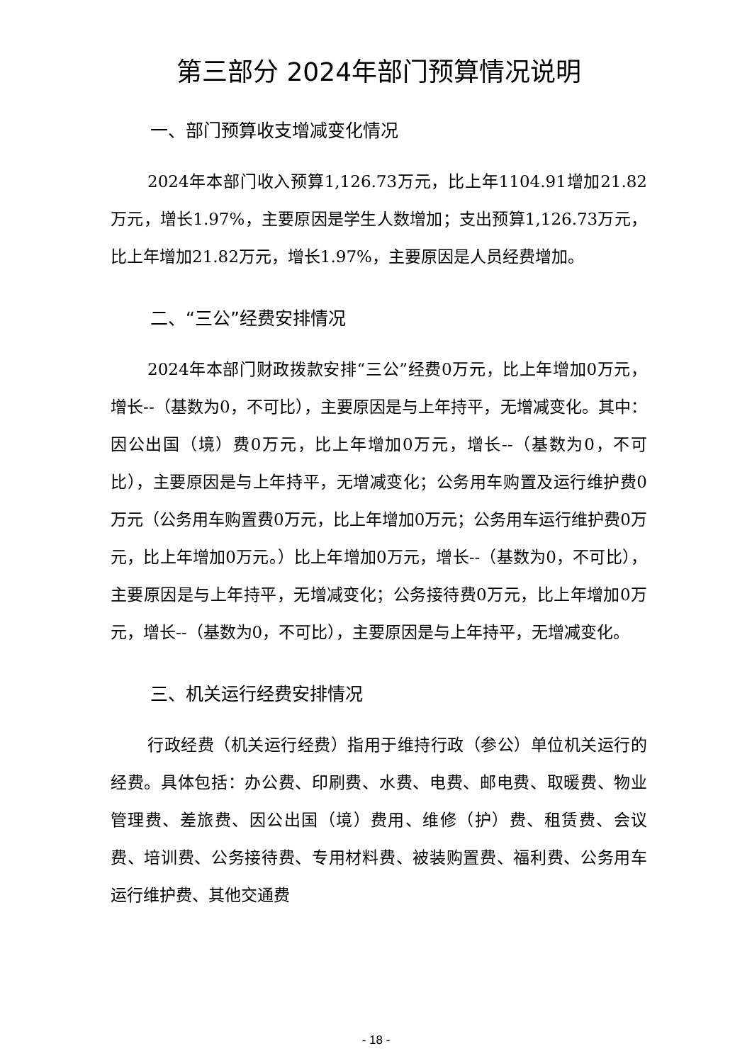第三部分 2024年部门预算情况说明
一、部门预算收支增减变化情况
2024年本部门收入预算1,126.73万元，比上年1104.91增加21.82万元，增长1.97%，主要原因是学生人数增加；支出预算1,126.73万元，比上年增加21.82万元，增长1.97%，主要原因是人员经费增加。
二、“三公”经费安排情况
2024年本部门财政拨款安排“三公”经费0万元，比上年增加0万元，增长--（基数为0，不可比），主要原因是与上年持平，无增减变化。其中：因公出国（境）费0万元，比上年增加0万元，增长--（基数为0，不可比），主要原因是与上年持平，无增减变化；公务用车购置及运行维护费0万元（公务用车购置费0万元，比上年增加0万元；公务用车运行维护费0万元，比上年增加0万元。）比上年增加0万元，增长--（基数为0，不可比），主要原因是与上年持平，无增减变化；公务接待费0万元，比上年增加0万元，增长--（基数为0，不可比），主要原因是与上年持平，无增减变化。
三、机关运行经费安排情况
行政经费（机关运行经费）指用于维持行政（参公）单位机关运行的经费。具体包括：办公费、印刷费、水费、电费、邮电费、取暖费、物业管理费、差旅费、因公出国（境）费用、维修（护）费、租赁费、会议费、培训费、公务接待费、专用材料费、被装购置费、福利费、公务用车运行维护费、其他交通费
- 18 -